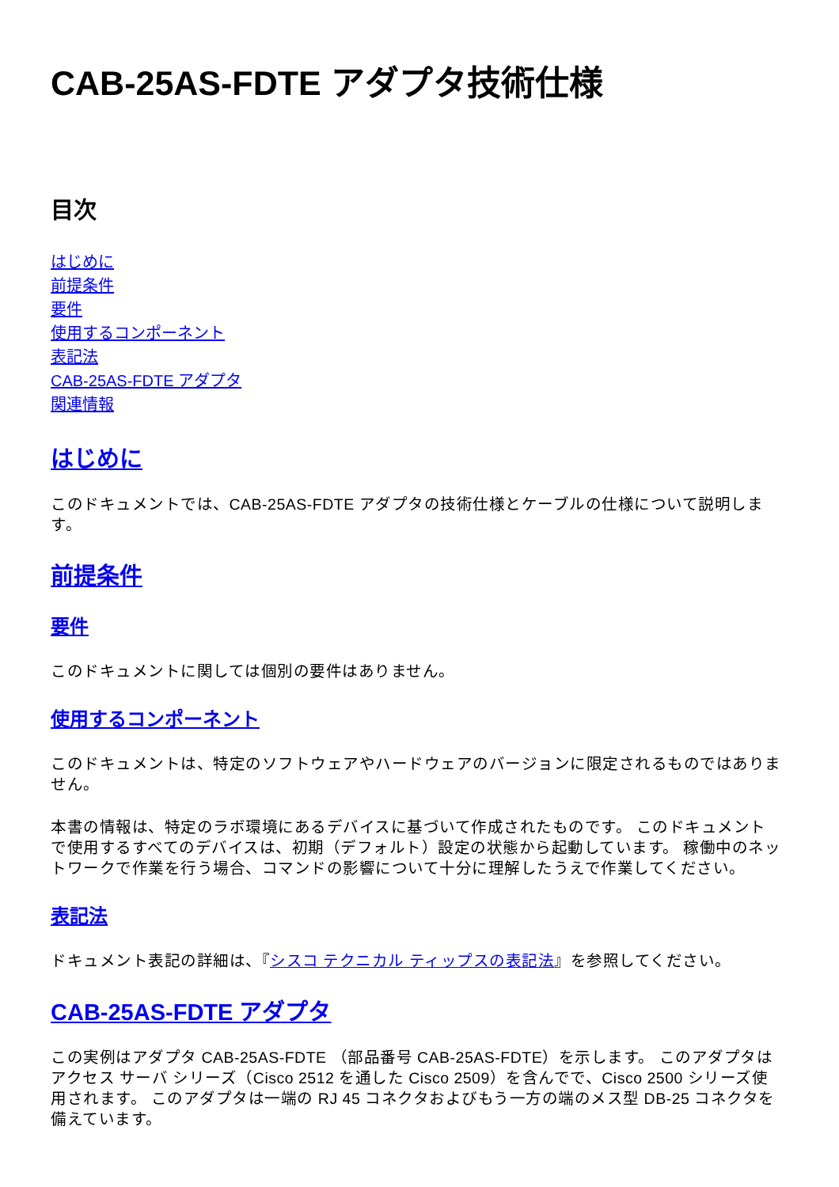CAB-25AS-FDTE アダプタ技術仕様
目次
はじめに
前提条件
要件
使用するコンポーネント
表記法
CAB-25AS-FDTE アダプタ
関連情報
はじめに
このドキュメントでは、CAB-25AS-FDTE アダプタの技術仕様とケーブルの仕様について説明します。
前提条件
要件
このドキュメントに関しては個別の要件はありません。
使用するコンポーネント
このドキュメントは、特定のソフトウェアやハードウェアのバージョンに限定されるものではありません。
本書の情報は、特定のラボ環境にあるデバイスに基づいて作成されたものです。 このドキュメントで使用するすべてのデバイスは、初期（デフォルト）設定の状態から起動しています。 稼働中のネットワークで作業を行う場合、コマンドの影響について十分に理解したうえで作業してください。
表記法
ドキュメント表記の詳細は、『シスコ テクニカル ティップスの表記法』を参照してください。
CAB-25AS-FDTE アダプタ
この実例はアダプタ CAB-25AS-FDTE （部品番号 CAB-25AS-FDTE）を示します。 このアダプタはアクセス サーバ シリーズ（Cisco 2512 を通した Cisco 2509）を含んでで、Cisco 2500 シリーズ使用されます。 このアダプタは一端の RJ 45 コネクタおよびもう一方の端のメス型 DB-25 コネクタを備えています。